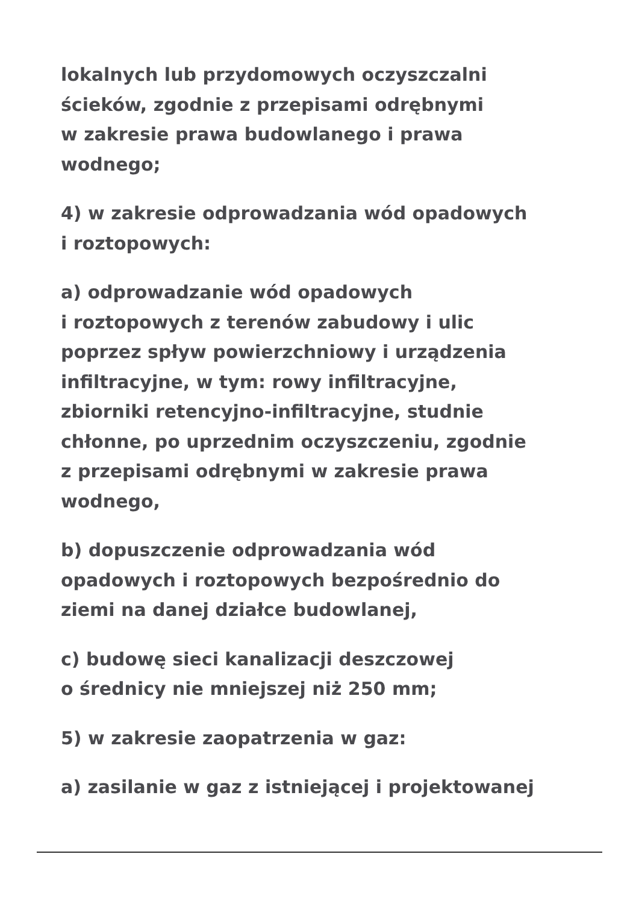lokalnych lub przydomowych oczyszczalni
ścieków, zgodnie z przepisami odrębnymi
w zakresie prawa budowlanego i prawa
wodnego;
4) w zakresie odprowadzania wód opadowych
i roztopowych:
a) odprowadzanie wód opadowych
i roztopowych z terenów zabudowy i ulic
poprzez spływ powierzchniowy i urządzenia
infiltracyjne, w tym: rowy infiltracyjne,
zbiorniki retencyjno-infiltracyjne, studnie
chłonne, po uprzednim oczyszczeniu, zgodnie
z przepisami odrębnymi w zakresie prawa
wodnego,
b) dopuszczenie odprowadzania wód
opadowych i roztopowych bezpośrednio do
ziemi na danej działce budowlanej,
c) budowę sieci kanalizacji deszczowej
o średnicy nie mniejszej niż 250 mm;
5) w zakresie zaopatrzenia w gaz:
a) zasilanie w gaz z istniejącej i projektowanej